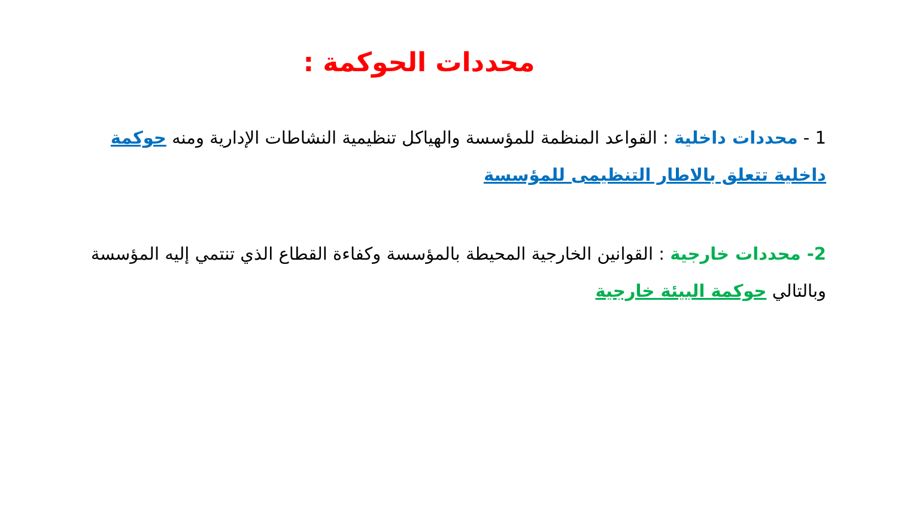محددات الحوكمة :
1 - محددات داخلية : القواعد المنظمة للمؤسسة والهياكل تنظيمية النشاطات الإدارية ومنه حوكمة داخلية تتعلق بالاطار التنظيمى للمؤسسة
2- محددات خارجية : القوانين الخارجية المحيطة بالمؤسسة وكفاءة القطاع الذي تنتمي إليه المؤسسة وبالتالي حوكمة البيئة خارجية